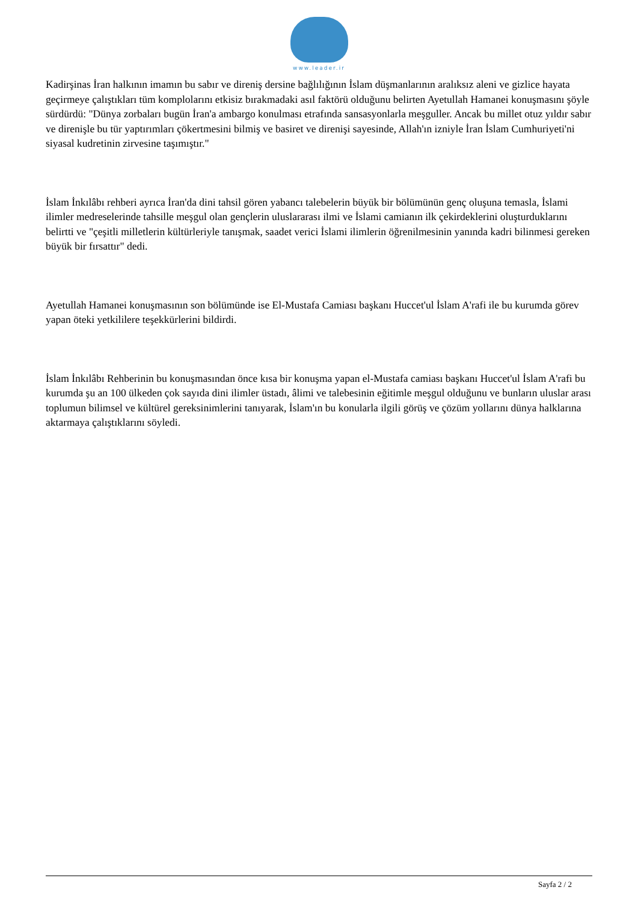www.leader.ir
Kadirşinas İran halkının imamın bu sabır ve direniş dersine bağlılığının İslam düşmanlarının aralıksız aleni ve gizlice hayata geçirmeye çalıştıkları tüm komplolarını etkisiz bırakmadaki asıl faktörü olduğunu belirten Ayetullah Hamanei konuşmasını şöyle sürdürdü: "Dünya zorbaları bugün İran'a ambargo konulması etrafında sansasyonlarla meşguller. Ancak bu millet otuz yıldır sabır ve direnişle bu tür yaptırımları çökertmesini bilmiş ve basiret ve direnişi sayesinde, Allah'ın izniyle İran İslam Cumhuriyeti'ni siyasal kudretinin zirvesine taşımıştır."
İslam İnkılâbı rehberi ayrıca İran'da dini tahsil gören yabancı talebelerin büyük bir bölümünün genç oluşuna temasla, İslami ilimler medreselerinde tahsille meşgul olan gençlerin uluslararası ilmi ve İslami camianın ilk çekirdeklerini oluşturduklarını belirtti ve "çeşitli milletlerin kültürleriyle tanışmak, saadet verici İslami ilimlerin öğrenilmesinin yanında kadri bilinmesi gereken büyük bir fırsattır" dedi.
Ayetullah Hamanei konuşmasının son bölümünde ise El-Mustafa Camiası başkanı Huccet'ul İslam A'rafi ile bu kurumda görev yapan öteki yetkililere teşekkürlerini bildirdi.
İslam İnkılâbı Rehberinin bu konuşmasından önce kısa bir konuşma yapan el-Mustafa camiası başkanı Huccet'ul İslam A'rafi bu kurumda şu an 100 ülkeden çok sayıda dini ilimler üstadı, âlimi ve talebesinin eğitimle meşgul olduğunu ve bunların uluslar arası toplumun bilimsel ve kültürel gereksinimlerini tanıyarak, İslam'ın bu konularla ilgili görüş ve çözüm yollarını dünya halklarına aktarmaya çalıştıklarını söyledi.
Sayfa 2 / 2